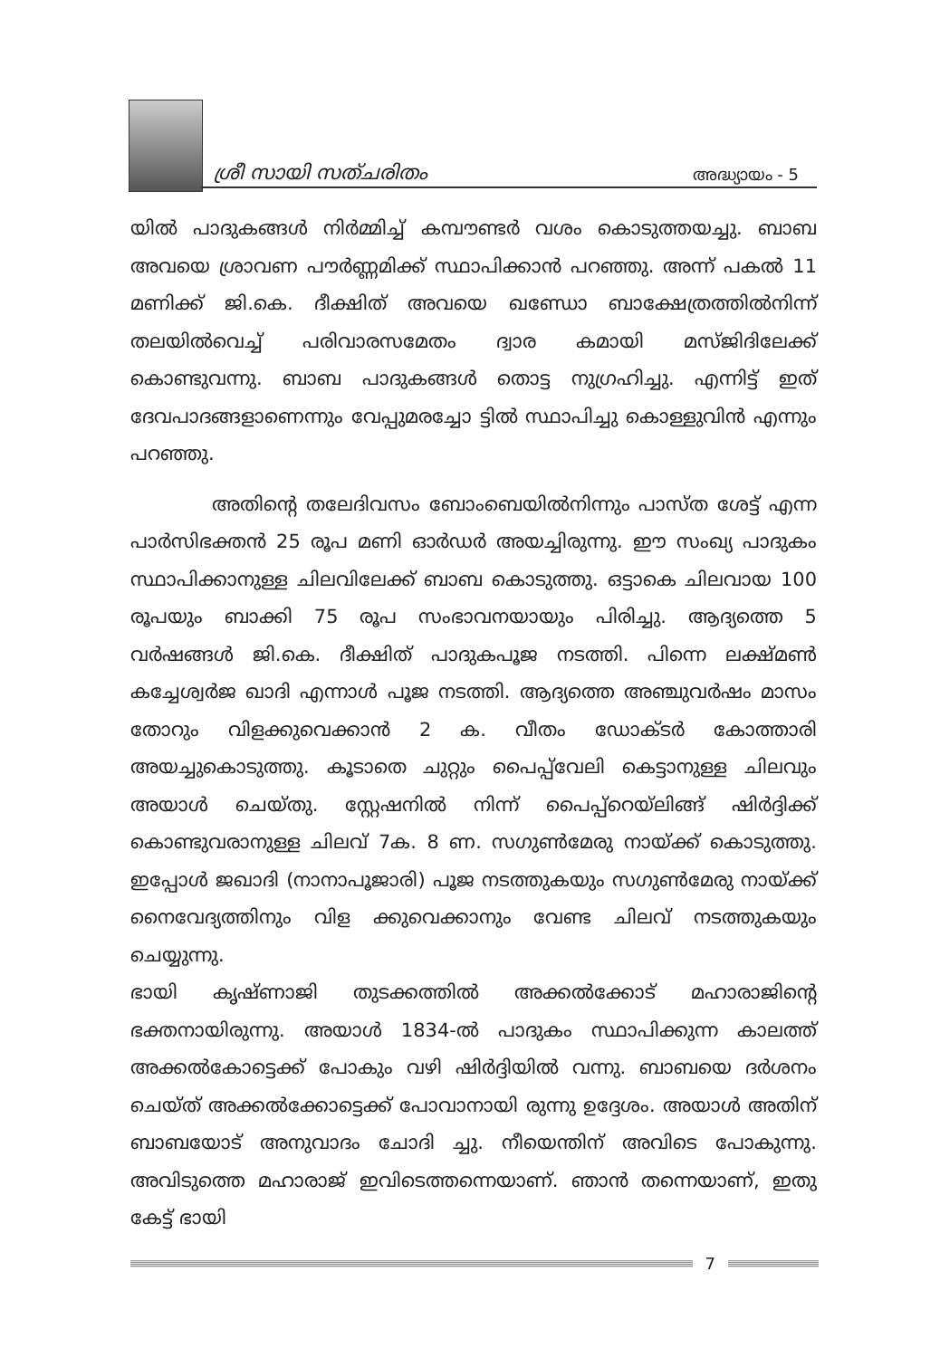ശ്രീ സായി സത്ചരിതം അദ്ധ്യായം - 5
യിൽ പാദുകങ്ങൾ നിർമ്മിച്ച് കമ്പൗണ്ടർ വശം കൊടുത്തയച്ചു. ബാബ അവയെ ശ്രാവണ പൗർണ്ണമിക്ക് സ്ഥാപിക്കാൻ പറഞ്ഞു. അന്ന് പകൽ 11 മണിക്ക് ജി.കെ. ദീക്ഷിത് അവയെ ഖണ്ഡോ ബാക്ഷേത്രത്തിൽനിന്ന് തലയിൽവെച്ച് പരിവാരസമേതം ദ്വാര കമായി മസ്ജിദിലേക്ക് കൊണ്ടുവന്നു. ബാബ പാദുകങ്ങൾ തൊട്ട നുഗ്രഹിച്ചു. എന്നിട്ട് ഇത് ദേവപാദങ്ങളാണെന്നും വേപ്പുമരച്ചോ ട്ടിൽ സ്ഥാപിച്ചു കൊള്ളുവിൻ എന്നും പറഞ്ഞു.
അതിന്റെ തലേദിവസം ബോംബെയിൽനിന്നും പാസ്ത ശേട്ട് എന്ന പാർസിഭക്തൻ 25 രൂപ മണി ഓർഡർ അയച്ചിരുന്നു. ഈ സംഖ്യ പാദുകം സ്ഥാപിക്കാനുള്ള ചിലവിലേക്ക് ബാബ കൊടുത്തു. ഒട്ടാകെ ചിലവായ 100 രൂപയും ബാക്കി 75 രൂപ സംഭാവനയായും പിരിച്ചു. ആദ്യത്തെ 5 വർഷങ്ങൾ ജി.കെ. ദീക്ഷിത് പാദുകപൂജ നടത്തി. പിന്നെ ലക്ഷ്മൺ കച്ചേശ്വർജ ഖാദി എന്നാൾ പൂജ നടത്തി. ആദ്യത്തെ അഞ്ചുവർഷം മാസം തോറും വിളക്കുവെക്കാൻ 2 ക. വീതം ഡോക്ടർ കോത്താരി അയച്ചുകൊടുത്തു. കൂടാതെ ചുറ്റും പൈപ്പ്‌വേലി കെട്ടാനുള്ള ചിലവും അയാൾ ചെയ്തു. സ്റ്റേഷനിൽ നിന്ന് പൈപ്പ്റെയ്‌ലിങ്ങ് ഷിർദ്ദിക്ക് കൊണ്ടുവരാനുള്ള ചിലവ് 7ക. 8 ണ. സഗുൺമേരു നായ്ക്ക് കൊടുത്തു. ഇപ്പോൾ ജഖാദി (നാനാപൂജാരി) പൂജ നടത്തുകയും സഗുൺമേരു നായ്ക്ക് നൈവേദ്യത്തിനും വിള ക്കുവെക്കാനും വേണ്ട ചിലവ് നടത്തുകയും ചെയ്യുന്നു.
ഭായി കൃഷ്ണാജി തുടക്കത്തിൽ അക്കൽക്കോട് മഹാരാജിന്റെ ഭക്തനായിരുന്നു. അയാൾ 1834-ൽ പാദുകം സ്ഥാപിക്കുന്ന കാലത്ത് അക്കൽകോട്ടെക്ക് പോകും വഴി ഷിർദ്ദിയിൽ വന്നു. ബാബയെ ദർശനം ചെയ്ത് അക്കൽക്കോട്ടെക്ക് പോവാനായി രുന്നു ഉദ്ദേശം. അയാൾ അതിന് ബാബയോട് അനുവാദം ചോദി ച്ചു. നീയെന്തിന് അവിടെ പോകുന്നു. അവിടുത്തെ മഹാരാജ് ഇവിടെത്തന്നെയാണ്. ഞാൻ തന്നെയാണ്, ഇതു കേട്ട് ഭായി
7